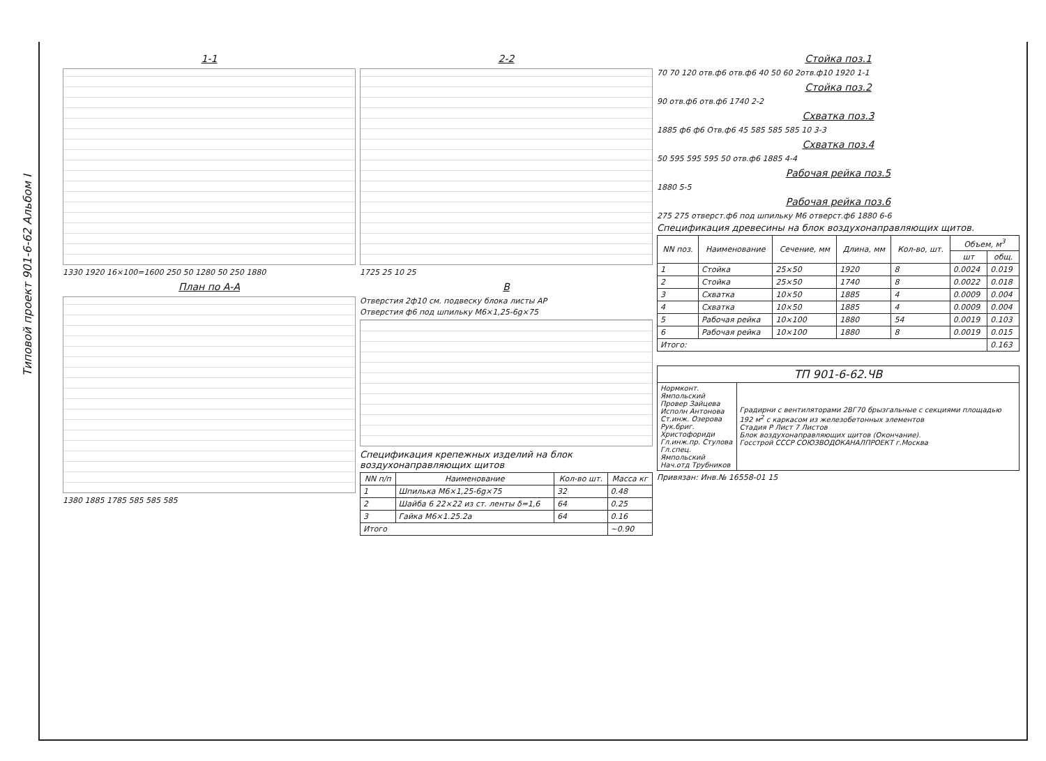Типовой проект 901-6-62 Альбом I
1-1
1330 1920 16×100=1600 250 50 1280 50 250 1880
План по А-А
1380 1885 1785 585 585 585
2-2
1725 25 10 25
B
Отверстия 2ф10 см. подвеску блока листы АР
Отверстия ф6 под шпильку M6×1,25-6g×75
Спецификация крепежных изделий на блок воздухонаправляющих щитов
| NN п/п | Наименование | Кол-во шт. | Масса кг |
| --- | --- | --- | --- |
| 1 | Шпилька M6×1,25-6g×75 | 32 | 0.48 |
| 2 | Шайба 6 22×22 из ст. ленты δ=1,6 | 64 | 0.25 |
| 3 | Гайка M6×1.25.2а | 64 | 0.16 |
| Итого | | | ~0.90 |
Стойка поз.1
70 70 120 отв.ф6 отв.ф6 40 50 60 2отв.ф10 1920 1-1
Стойка поз.2
90 отв.ф6 отв.ф6 1740 2-2
Схватка поз.3
1885 ф6 ф6 Отв.ф6 45 585 585 585 10 3-3
Схватка поз.4
50 595 595 595 50 отв.ф6 1885 4-4
Рабочая рейка поз.5
1880 5-5
Рабочая рейка поз.6
275 275 отверст.ф6 под шпильку M6 отверст.ф6 1880 6-6
Спецификация древесины на блок воздухонаправляющих щитов.
| NN поз. | Наименование | Сечение, мм | Длина, мм | Кол-во, шт. | Объем, м<sup>3</sup> | |
| --- | --- | --- | --- | --- | --- | --- |
| | | | | | шт | общ. |
| 1 | Стойка | 25×50 | 1920 | 8 | 0.0024 | 0.019 |
| 2 | Стойка | 25×50 | 1740 | 8 | 0.0022 | 0.018 |
| 3 | Схватка | 10×50 | 1885 | 4 | 0.0009 | 0.004 |
| 4 | Схватка | 10×50 | 1885 | 4 | 0.0009 | 0.004 |
| 5 | Рабочая рейка | 10×100 | 1880 | 54 | 0.0019 | 0.103 |
| 6 | Рабочая рейка | 10×100 | 1880 | 8 | 0.0019 | 0.015 |
| Итого: | | | | | | 0.163 |
| ТП 901-6-62.ЧВ | |
| Нормконт. Ямпольский Провер Зайцева Исполн Антонова Ст.инж. Озерова Рук.бриг. Христофориди Гл.инж.пр. Стулова Гл.спец. Ямпольский Нач.отд Трубников | Градирни с вентиляторами 2ВГ70 брызгальные с секциями площадью 192 м<sup>2</sup> с каркасом из железобетонных элементов Стадия Р Лист 7 Листов Блок воздухонаправляющих щитов (Окончание). Госстрой СССР СОЮЗВОДОКАНАЛПРОЕКТ г.Москва |
Привязан: Инв.№ 16558-01 15